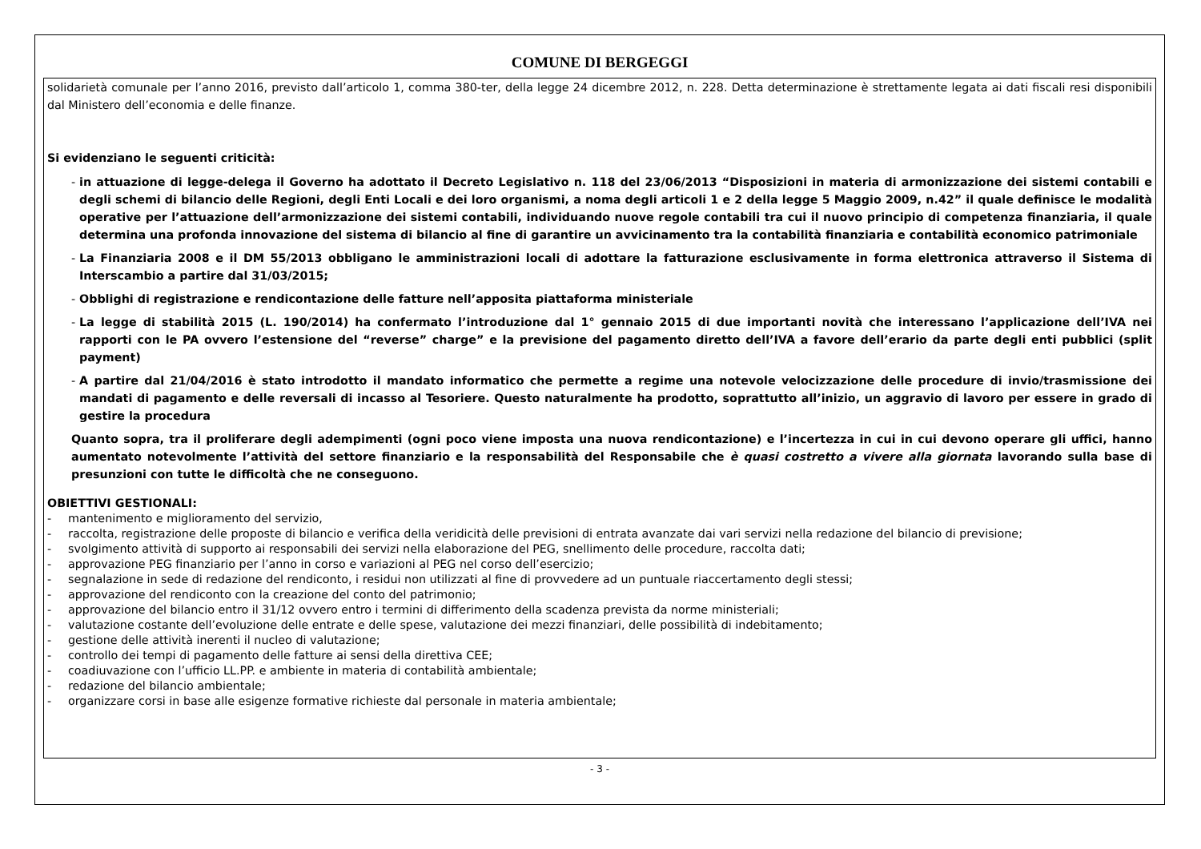COMUNE DI BERGEGGI
solidarietà comunale per l’anno 2016, previsto dall’articolo 1, comma 380-ter, della legge 24 dicembre 2012, n. 228. Detta determinazione è strettamente legata ai dati fiscali resi disponibili dal Ministero dell’economia e delle finanze.
Si evidenziano le seguenti criticità:
- in attuazione di legge-delega il Governo ha adottato il Decreto Legislativo n. 118 del 23/06/2013 “Disposizioni in materia di armonizzazione dei sistemi contabili e degli schemi di bilancio delle Regioni, degli Enti Locali e dei loro organismi, a noma degli articoli 1 e 2 della legge 5 Maggio 2009, n.42” il quale definisce le modalità operative per l’attuazione dell’armonizzazione dei sistemi contabili, individuando nuove regole contabili tra cui il nuovo principio di competenza finanziaria, il quale determina una profonda innovazione del sistema di bilancio al fine di garantire un avvicinamento tra la contabilità finanziaria e contabilità economico patrimoniale
- La Finanziaria 2008 e il DM 55/2013 obbligano le amministrazioni locali di adottare la fatturazione esclusivamente in forma elettronica attraverso il Sistema di Interscambio a partire dal 31/03/2015;
- Obblighi di registrazione e rendicontazione delle fatture nell’apposita piattaforma ministeriale
- La legge di stabilità 2015 (L. 190/2014) ha confermato l’introduzione dal 1° gennaio 2015 di due importanti novità che interessano l’applicazione dell’IVA nei rapporti con le PA ovvero l’estensione del “reverse” charge” e la previsione del pagamento diretto dell’IVA a favore dell’erario da parte degli enti pubblici (split payment)
- A partire dal 21/04/2016 è stato introdotto il mandato informatico che permette a regime una notevole velocizzazione delle procedure di invio/trasmissione dei mandati di pagamento e delle reversali di incasso al Tesoriere. Questo naturalmente ha prodotto, soprattutto all’inizio, un aggravio di lavoro per essere in grado di gestire la procedura
Quanto sopra, tra il proliferare degli adempimenti (ogni poco viene imposta una nuova rendicontazione) e l’incertezza in cui in cui devono operare gli uffici, hanno aumentato notevolmente l’attività del settore finanziario e la responsabilità del Responsabile che è quasi costretto a vivere alla giornata lavorando sulla base di presunzioni con tutte le difficoltà che ne conseguono.
OBIETTIVI GESTIONALI:
- mantenimento e miglioramento del servizio,
- raccolta, registrazione delle proposte di bilancio e verifica della veridicità delle previsioni di entrata avanzate dai vari servizi nella redazione del bilancio di previsione;
- svolgimento attività di supporto ai responsabili dei servizi nella elaborazione del PEG, snellimento delle procedure, raccolta dati;
- approvazione PEG finanziario per l’anno in corso e variazioni al PEG nel corso dell’esercizio;
- segnalazione in sede di redazione del rendiconto, i residui non utilizzati al fine di provvedere ad un puntuale riaccertamento degli stessi;
- approvazione del rendiconto con la creazione del conto del patrimonio;
- approvazione del bilancio entro il 31/12 ovvero entro i termini di differimento della scadenza prevista da norme ministeriali;
- valutazione costante dell’evoluzione delle entrate e delle spese, valutazione dei mezzi finanziari, delle possibilità di indebitamento;
- gestione delle attività inerenti il nucleo di valutazione;
- controllo dei tempi di pagamento delle fatture ai sensi della direttiva CEE;
- coadiuvazione con l’ufficio LL.PP. e ambiente in materia di contabilità ambientale;
- redazione del bilancio ambientale;
- organizzare corsi in base alle esigenze formative richieste dal personale in materia ambientale;
- 3 -